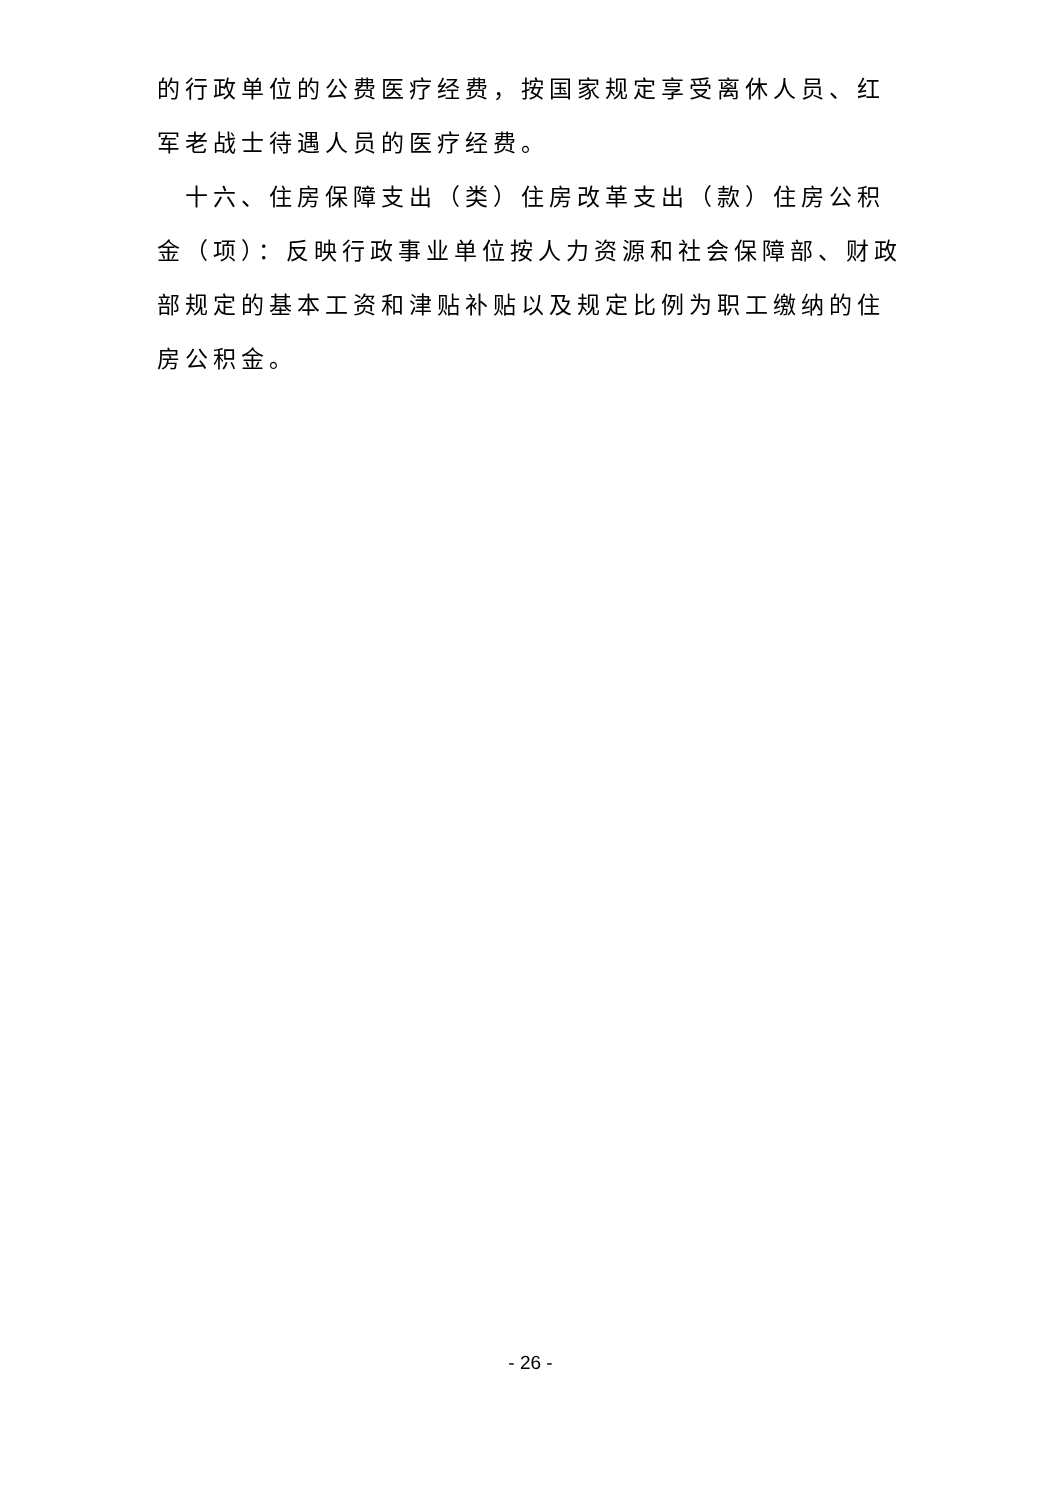的行政单位的公费医疗经费，按国家规定享受离休人员、红军老战士待遇人员的医疗经费。
十六、住房保障支出（类）住房改革支出（款）住房公积金（项）：反映行政事业单位按人力资源和社会保障部、财政部规定的基本工资和津贴补贴以及规定比例为职工缴纳的住房公积金。
- 26 -